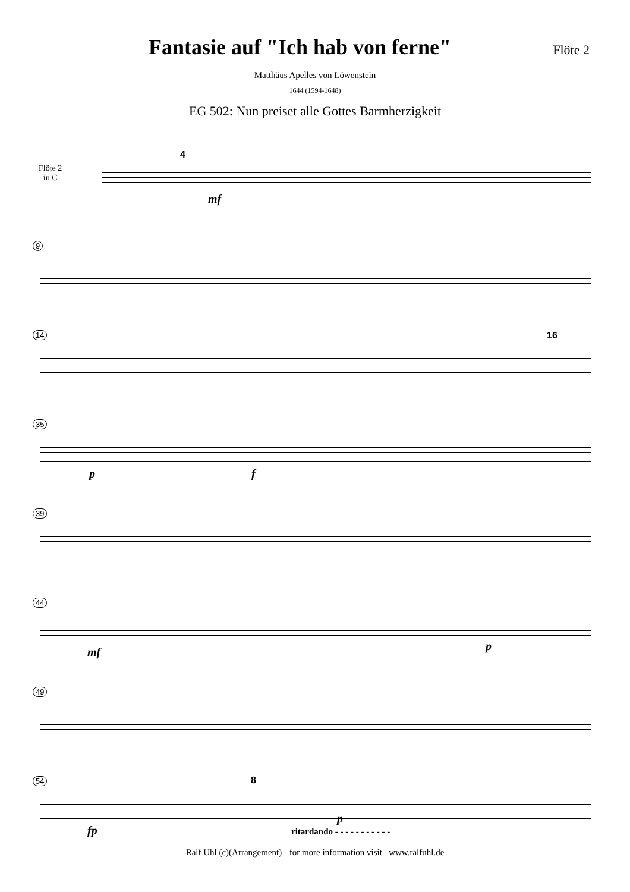Fantasie auf "Ich hab von ferne"
Flöte 2
Matthäus Apelles von Löwenstein
1644 (1594-1648)
EG 502: Nun preiset alle Gottes Barmherzigkeit
Flöte 2
in C
4
mf
9
14 16
35
p f
39
44
mf p
49
54 8
p
fp ritardando - - - - - - - - - - -
Ralf Uhl (c)(Arrangement) - for more information visit www.ralfuhl.de